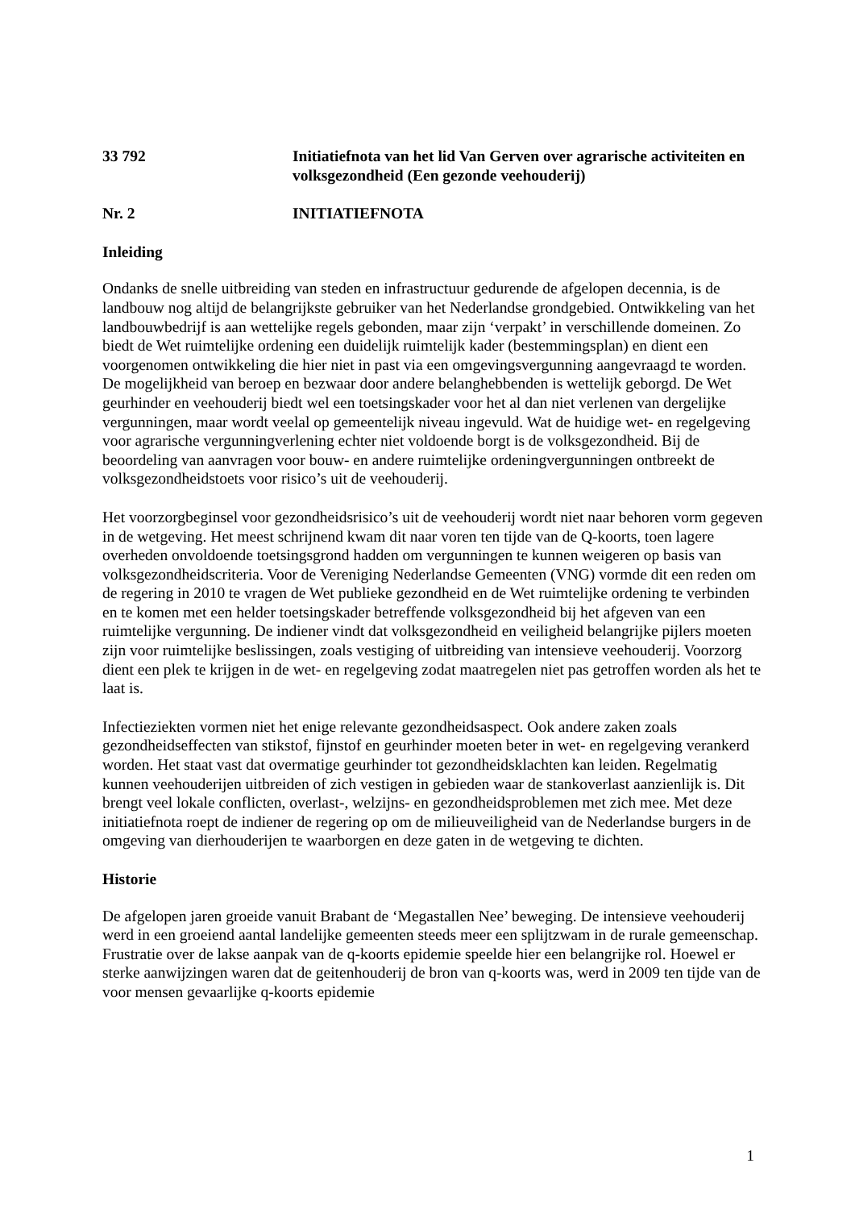33 792 Initiatiefnota van het lid Van Gerven over agrarische activiteiten en volksgezondheid (Een gezonde veehouderij)
Nr. 2 INITIATIEFNOTA
Inleiding
Ondanks de snelle uitbreiding van steden en infrastructuur gedurende de afgelopen decennia, is de landbouw nog altijd de belangrijkste gebruiker van het Nederlandse grondgebied. Ontwikkeling van het landbouwbedrijf is aan wettelijke regels gebonden, maar zijn ‘verpakt’ in verschillende domeinen. Zo biedt de Wet ruimtelijke ordening een duidelijk ruimtelijk kader (bestemmingsplan) en dient een voorgenomen ontwikkeling die hier niet in past via een omgevingsvergunning aangevraagd te worden. De mogelijkheid van beroep en bezwaar door andere belanghebbenden is wettelijk geborgd. De Wet geurhinder en veehouderij biedt wel een toetsingskader voor het al dan niet verlenen van dergelijke vergunningen, maar wordt veelal op gemeentelijk niveau ingevuld. Wat de huidige wet- en regelgeving voor agrarische vergunningverlening echter niet voldoende borgt is de volksgezondheid. Bij de beoordeling van aanvragen voor bouw- en andere ruimtelijke ordeningvergunningen ontbreekt de volksgezondheidstoets voor risico’s uit de veehouderij.
Het voorzorgbeginsel voor gezondheidsrisico’s uit de veehouderij wordt niet naar behoren vorm gegeven in de wetgeving. Het meest schrijnend kwam dit naar voren ten tijde van de Q-koorts, toen lagere overheden onvoldoende toetsingsgrond hadden om vergunningen te kunnen weigeren op basis van volksgezondheidscriteria. Voor de Vereniging Nederlandse Gemeenten (VNG) vormde dit een reden om de regering in 2010 te vragen de Wet publieke gezondheid en de Wet ruimtelijke ordening te verbinden en te komen met een helder toetsingskader betreffende volksgezondheid bij het afgeven van een ruimtelijke vergunning. De indiener vindt dat volksgezondheid en veiligheid belangrijke pijlers moeten zijn voor ruimtelijke beslissingen, zoals vestiging of uitbreiding van intensieve veehouderij. Voorzorg dient een plek te krijgen in de wet- en regelgeving zodat maatregelen niet pas getroffen worden als het te laat is.
Infectieziekten vormen niet het enige relevante gezondheidsaspect. Ook andere zaken zoals gezondheidseffecten van stikstof, fijnstof en geurhinder moeten beter in wet- en regelgeving verankerd worden. Het staat vast dat overmatige geurhinder tot gezondheidsklachten kan leiden. Regelmatig kunnen veehouderijen uitbreiden of zich vestigen in gebieden waar de stankoverlast aanzienlijk is. Dit brengt veel lokale conflicten, overlast-, welzijns- en gezondheidsproblemen met zich mee. Met deze initiatiefnota roept de indiener de regering op om de milieuveiligheid van de Nederlandse burgers in de omgeving van dierhouderijen te waarborgen en deze gaten in de wetgeving te dichten.
Historie
De afgelopen jaren groeide vanuit Brabant de ‘Megastallen Nee’ beweging. De intensieve veehouderij werd in een groeiend aantal landelijke gemeenten steeds meer een splijtzwam in de rurale gemeenschap. Frustratie over de lakse aanpak van de q-koorts epidemie speelde hier een belangrijke rol. Hoewel er sterke aanwijzingen waren dat de geitenhouderij de bron van q-koorts was, werd in 2009 ten tijde van de voor mensen gevaarlijke q-koorts epidemie
1